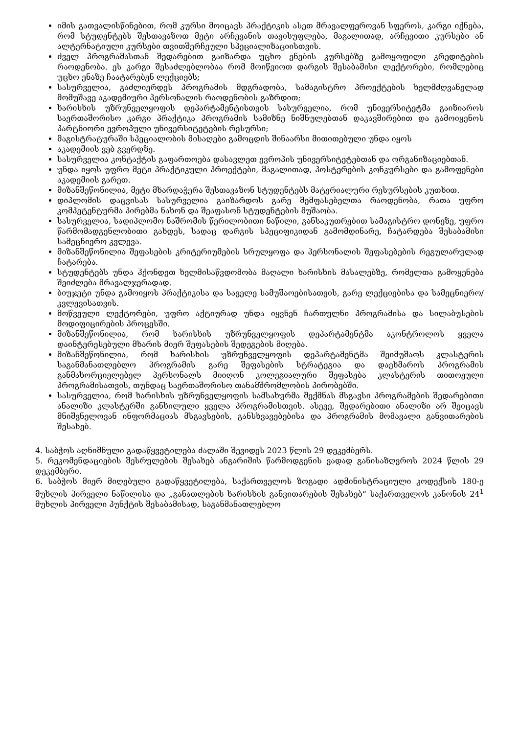იმის გათვალისწინებით, რომ კურსი მოიცავს პრაქტიკის ასეთ მრავალფეროვან სფეროს, კარგი იქნება, რომ სტუდენტებს შესთავაზოთ მეტი არჩევანის თავისუფლება, მაგალითად, არჩევითი კურსები ან ალტერნატიული კურსები თვითშერჩეული სპეციალიზაციისთვის.
ძველ პროგრამასთან შედარებით გაიზარდა უცხო ენების კურსებზე გამოყოფილი კრედიტების რაოდენობა. ეს კარგი შესაძლებლობაა რომ მოიწვიოთ დარგის შესაბამისი ლექტორები, რომლებიც უცხო ენაზე ჩაატარებენ ლექციებს;
სასურველია, გაძლიერდეს პროგრამის მდგრადობა, სამაგისტრო პროექტების ხელმძღვანელად მომუშავე აკადემიური პერსონალის რაოდენობის გაზრდით;
ხარისხის უზრუნველყოფის დეპარტამენტისთვის სასურველია, რომ უნივერსიტეტმა გაიზიაროს საერთაშორისო კარგი პრაქტიკა პროგრამის სამიზნე ნიშნულებთან დაკავშირებით და გამოიყენოს პარტნიორი ევროპული უნივერსიტეტების რესურსი;
მაგისტრატურაში სპეციალობის მისაღები გამოცდის შინაარსი მითითებული უნდა იყოს
აკადემიის ვებ გვერდზე.
სასურველია კონტაქტის გაფართოება დასავლეთ ევროპის უნივერსიტეტებთან და ორგანიზაციებთან.
უნდა იყოს უფრო მეტი პრაქტიკული პროექტები, მაგალითად, პოსტერების კონკურსები და გამოფენები აკადემიის გარეთ.
მიზანშეწონილია, მეტი მხარდაჭერა შესთავაზონ სტუდენტებს მატერიალური რესურსების კუთხით.
დიპლომის დაცვისას სასურველია გაიზარდოს გარე შემფასებელთა რაოდენობა, რათა უფრო კომპეტენტურმა პირებმა ნახონ და შეაფასონ სტუდენტების მუშაობა.
სასურველია, სადიპლომო ნაშრომის წერილობითი ნაწილი, განსაკუთრებით სამაგისტრო დონეზე, უფრო წარმომადგენლობითი გახდეს, სადაც დარგის სპეციფიკიდან გამომდინარე, ჩატარდება შესაბამისი სამეცნიერო კვლევა.
მიზანშეწონილია შეფასების კრიტერიუმების სრულყოფა და პერსონალის შეფასებების რეგულარულად ჩატარება.
სტუდენტებს უნდა ჰქონდეთ ხელმისაწვდომობა მაღალი ხარისხის მასალებზე, რომელთა გამოყენება შეიძლება მრავალჯერადად.
ბიუჯეტი უნდა გამოიყოს პრაქტიკისა და საველე სამუშაოებისათვის, გარე ლექციებისა და სამეცნიერო/კვლევისათვის.
მოწვეული ლექტორები, უფრო აქტიურად უნდა იყვნენ ჩართულნი პროგრამისა და სილაბუსების მოდიფიცირების პროცესში.
მიზანშეწონილია, რომ ხარისხის უზრუნველყოფის დეპარტამენტმა აკონტროლოს ყველა დაინტერესებული მხარის მიერ შეფასების შედეგების მიღება.
მიზანშეწონილია, რომ ხარისხის უზრუნველყოფის დეპარტამენტმა შეიმუშაოს კლასტერის საგანმანათლებლო პროგრამის გარე შეფასების სტრატეგია და დაეხმაროს პროგრამის განმახორციელებელ პერსონალს მიიღონ კოლეგიალური შეფასება კლასტერის თითოეული პროგრამისათვის, თუნდაც საერთაშორისო თანამშრომლობის პირობებში.
სასურველია, რომ ხარისხის უზრუნველყოფის სამსახურმა შექმნას მსგავსი პროგრამების შედარებითი ანალიზი კლასტერში განხილული ყველა პროგრამისთვის. ასევე, შედარებითი ანალიზი არ შეიცავს მნიშვნელოვან ინფორმაციას მსგავსების, განსხვავებებისა და პროგრამის მომავალი განვითარების შესახებ.
4. საბჭოს აღნიშნული გადაწყვეტილება ძალაში შევიდეს 2023 წლის 29 დეკემბერს.
5. რეკომენდაციების შესრულების შესახებ ანგარიშის წარმოდგენის ვადად განისაზღვროს 2024 წლის 29 დეკემბერი.
6. საბჭოს მიერ მიღებული გადაწყვეტილება, საქართველოს ზოგადი ადმინისტრაციული კოდექსის 180-ე მუხლის პირველი ნაწილისა და „განათლების ხარისხის განვითარების შესახებ“ საქართველოს კანონის 24<sup>1</sup> მუხლის პირველი პუნქტის შესაბამისად, საგანმანათლებლო